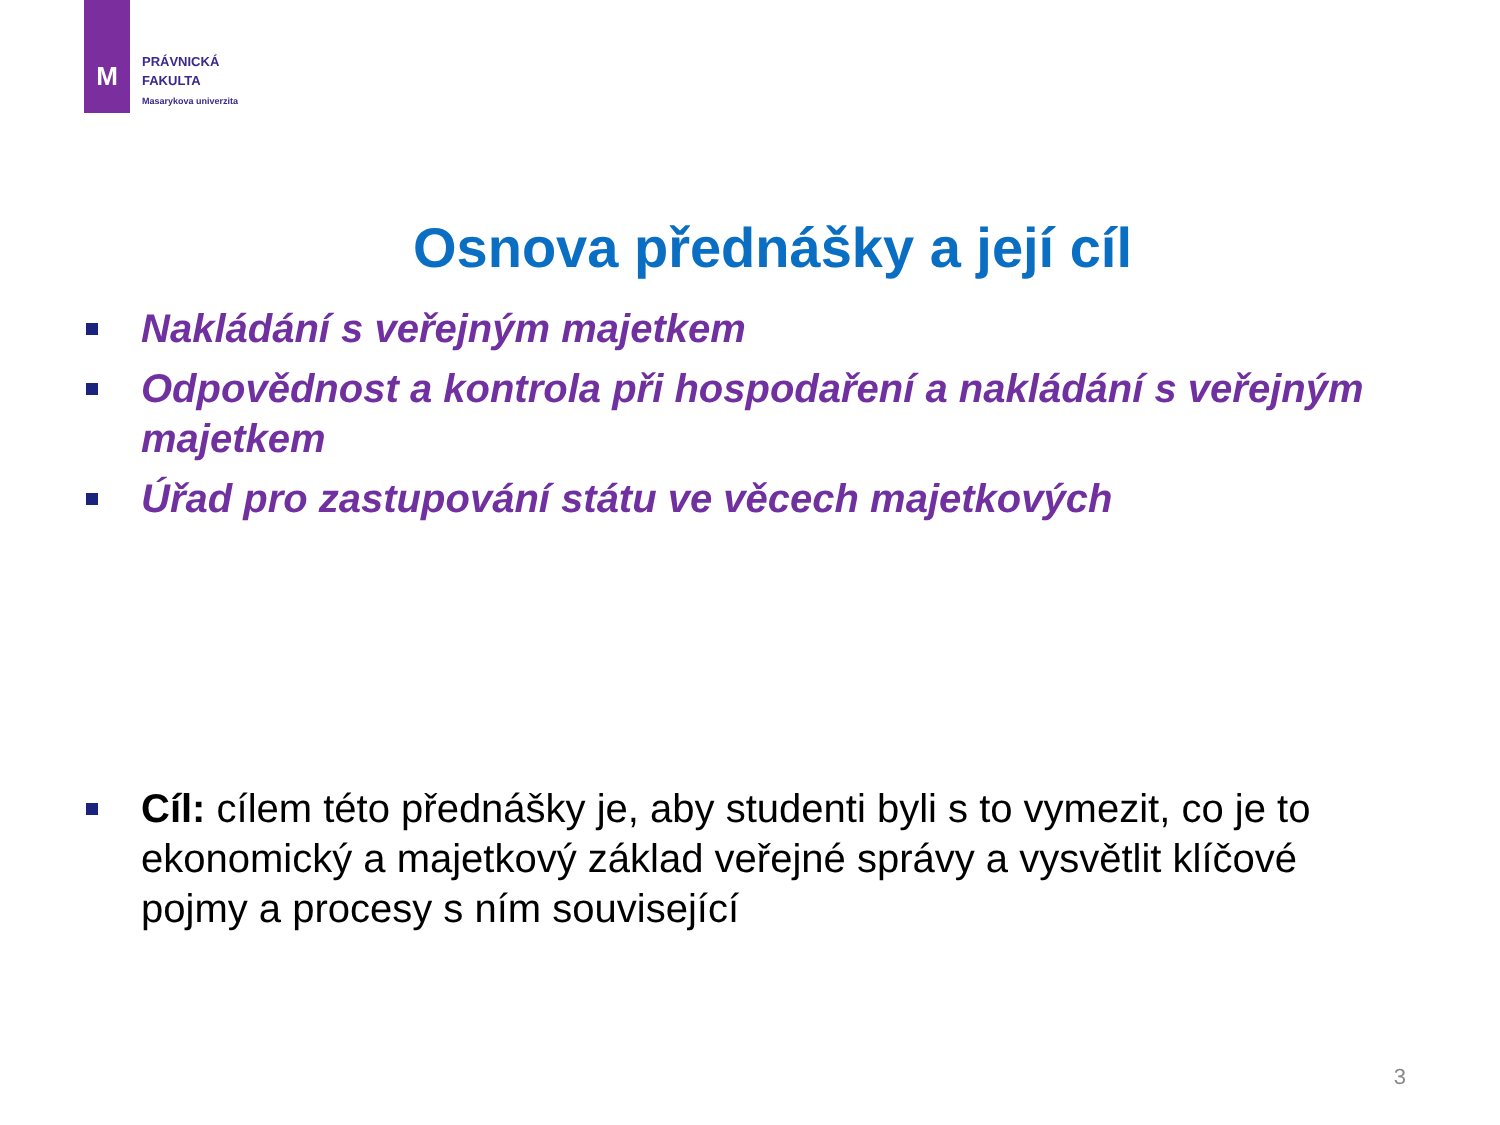M
PRÁVNICKÁ
FAKULTA
Masarykova univerzita
Osnova přednášky a její cíl
Nakládání s veřejným majetkem
Odpovědnost a kontrola při hospodaření a nakládání s veřejným majetkem
Úřad pro zastupování státu ve věcech majetkových
Cíl: cílem této přednášky je, aby studenti byli s to vymezit, co je to ekonomický a majetkový základ veřejné správy a vysvětlit klíčové pojmy a procesy s ním související
3